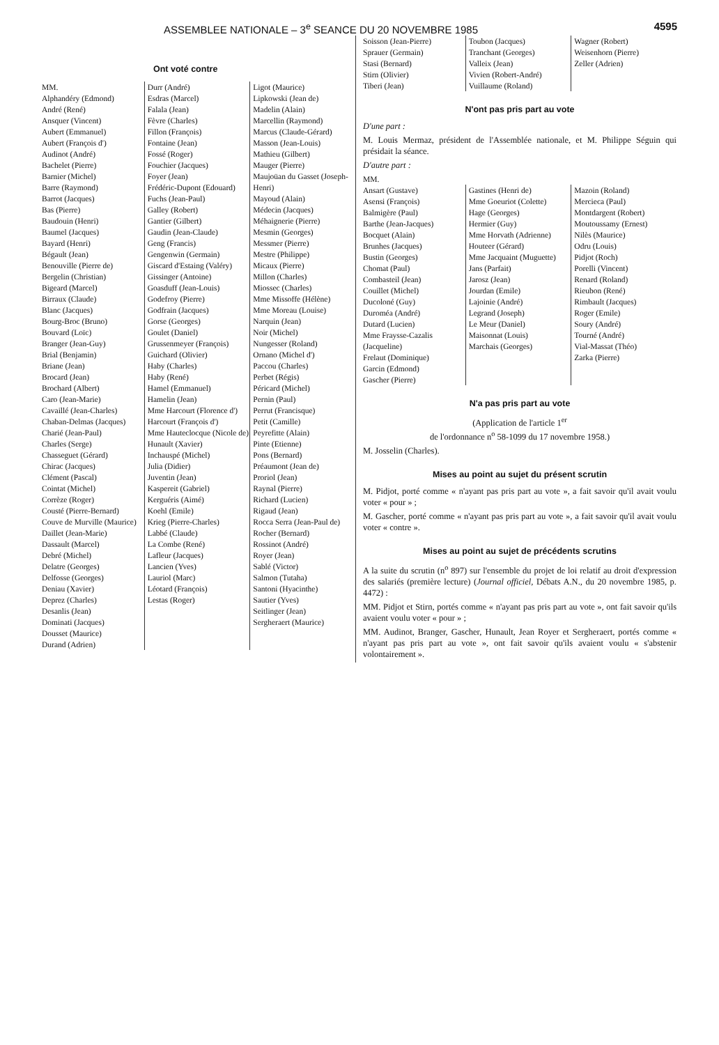ASSEMBLEE NATIONALE – 3<sup>e</sup> SEANCE DU 20 NOVEMBRE 1985 4595
Ont voté contre
MM.
Alphandéry (Edmond)
André (René)
Ansquer (Vincent)
Aubert (Emmanuel)
Aubert (François d')
Audinot (André)
Bachelet (Pierre)
Barnier (Michel)
Barre (Raymond)
Barrot (Jacques)
Bas (Pierre)
Baudouin (Henri)
Baumel (Jacques)
Bayard (Henri)
Bégault (Jean)
Benouville (Pierre de)
Bergelin (Christian)
Bigeard (Marcel)
Birraux (Claude)
Blanc (Jacques)
Bourg-Broc (Bruno)
Bouvard (Loïc)
Branger (Jean-Guy)
Brial (Benjamin)
Briane (Jean)
Brocard (Jean)
Brochard (Albert)
Caro (Jean-Marie)
Cavaillé (Jean-Charles)
Chaban-Delmas (Jacques)
Charié (Jean-Paul)
Charles (Serge)
Chasseguet (Gérard)
Chirac (Jacques)
Clément (Pascal)
Cointat (Michel)
Corrèze (Roger)
Cousté (Pierre-Bernard)
Couve de Murville (Maurice)
Daillet (Jean-Marie)
Dassault (Marcel)
Debré (Michel)
Delatre (Georges)
Delfosse (Georges)
Deniau (Xavier)
Deprez (Charles)
Desanlis (Jean)
Dominati (Jacques)
Dousset (Maurice)
Durand (Adrien)
Durr (André)
Esdras (Marcel)
Falala (Jean)
Fèvre (Charles)
Fillon (François)
Fontaine (Jean)
Fossé (Roger)
Fouchier (Jacques)
Foyer (Jean)
Frédéric-Dupont (Edouard)
Fuchs (Jean-Paul)
Galley (Robert)
Gantier (Gilbert)
Gaudin (Jean-Claude)
Geng (Francis)
Gengenwin (Germain)
Giscard d'Estaing (Valéry)
Gissinger (Antoine)
Goasduff (Jean-Louis)
Godefroy (Pierre)
Godfrain (Jacques)
Gorse (Georges)
Goulet (Daniel)
Grussenmeyer (François)
Guichard (Olivier)
Haby (Charles)
Haby (René)
Hamel (Emmanuel)
Hamelin (Jean)
Mme Harcourt (Florence d')
Harcourt (François d')
Mme Hauteclocque (Nicole de)
Hunault (Xavier)
Inchauspé (Michel)
Julia (Didier)
Juventin (Jean)
Kaspereit (Gabriel)
Kerguéris (Aimé)
Koehl (Emile)
Krieg (Pierre-Charles)
Labbé (Claude)
La Combe (René)
Lafleur (Jacques)
Lancien (Yves)
Lauriol (Marc)
Léotard (François)
Lestas (Roger)
Ligot (Maurice)
Lipkowski (Jean de)
Madelin (Alain)
Marcellin (Raymond)
Marcus (Claude-Gérard)
Masson (Jean-Louis)
Mathieu (Gilbert)
Mauger (Pierre)
Maujoüan du Gasset (Joseph-Henri)
Mayoud (Alain)
Médecin (Jacques)
Méhaignerie (Pierre)
Mesmin (Georges)
Messmer (Pierre)
Mestre (Philippe)
Micaux (Pierre)
Millon (Charles)
Miossec (Charles)
Mme Missoffe (Hélène)
Mme Moreau (Louise)
Narquin (Jean)
Noir (Michel)
Nungesser (Roland)
Ornano (Michel d')
Paccou (Charles)
Perbet (Régis)
Péricard (Michel)
Pernin (Paul)
Perrut (Francisque)
Petit (Camille)
Peyrefitte (Alain)
Pinte (Etienne)
Pons (Bernard)
Préaumont (Jean de)
Proriol (Jean)
Raynal (Pierre)
Richard (Lucien)
Rigaud (Jean)
Rocca Serra (Jean-Paul de)
Rocher (Bernard)
Rossinot (André)
Royer (Jean)
Sablé (Victor)
Salmon (Tutaha)
Santoni (Hyacinthe)
Sautier (Yves)
Seitlinger (Jean)
Sergheraert (Maurice)
Soisson (Jean-Pierre)
Sprauer (Germain)
Stasi (Bernard)
Stirn (Olivier)
Tiberi (Jean)
Toubon (Jacques)
Tranchant (Georges)
Valleix (Jean)
Vivien (Robert-André)
Vuillaume (Roland)
Wagner (Robert)
Weisenhorn (Pierre)
Zeller (Adrien)
N'ont pas pris part au vote
D'une part :
M. Louis Mermaz, président de l'Assemblée nationale, et M. Philippe Séguin qui présidait la séance.
D'autre part :
MM.
Ansart (Gustave)
Asensi (François)
Balmigère (Paul)
Barthe (Jean-Jacques)
Bocquet (Alain)
Brunhes (Jacques)
Bustin (Georges)
Chomat (Paul)
Combasteil (Jean)
Couillet (Michel)
Ducoloné (Guy)
Duroméa (André)
Dutard (Lucien)
Mme Fraysse-Cazalis (Jacqueline)
Frelaut (Dominique)
Garcin (Edmond)
Gascher (Pierre)
Gastines (Henri de)
Mme Goeuriot (Colette)
Hage (Georges)
Hermier (Guy)
Mme Horvath (Adrienne)
Houteer (Gérard)
Mme Jacquaint (Muguette)
Jans (Parfait)
Jarosz (Jean)
Jourdan (Emile)
Lajoinie (André)
Legrand (Joseph)
Le Meur (Daniel)
Maisonnat (Louis)
Marchais (Georges)
Mazoin (Roland)
Mercieca (Paul)
Montdargent (Robert)
Moutoussamy (Ernest)
Nilès (Maurice)
Odru (Louis)
Pidjot (Roch)
Porelli (Vincent)
Renard (Roland)
Rieubon (René)
Rimbault (Jacques)
Roger (Emile)
Soury (André)
Tourné (André)
Vial-Massat (Théo)
Zarka (Pierre)
N'a pas pris part au vote
(Application de l'article 1<sup>er</sup>
de l'ordonnance n<sup>o</sup> 58-1099 du 17 novembre 1958.)
M. Josselin (Charles).
Mises au point au sujet du présent scrutin
M. Pidjot, porté comme « n'ayant pas pris part au vote », a fait savoir qu'il avait voulu voter « pour » ;
M. Gascher, porté comme « n'ayant pas pris part au vote », a fait savoir qu'il avait voulu voter « contre ».
Mises au point au sujet de précédents scrutins
A la suite du scrutin (n<sup>o</sup> 897) sur l'ensemble du projet de loi relatif au droit d'expression des salariés (première lecture) (Journal officiel, Débats A.N., du 20 novembre 1985, p. 4472) :
MM. Pidjot et Stirn, portés comme « n'ayant pas pris part au vote », ont fait savoir qu'ils avaient voulu voter « pour » ;
MM. Audinot, Branger, Gascher, Hunault, Jean Royer et Sergheraert, portés comme « n'ayant pas pris part au vote », ont fait savoir qu'ils avaient voulu « s'abstenir volontairement ».